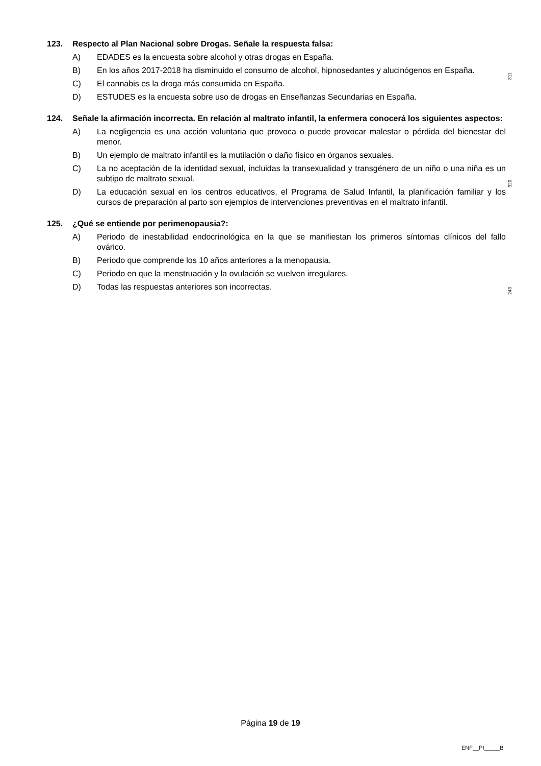123. Respecto al Plan Nacional sobre Drogas. Señale la respuesta falsa:
A) EDADES es la encuesta sobre alcohol y otras drogas en España.
B) En los años 2017-2018 ha disminuido el consumo de alcohol, hipnosedantes y alucinógenos en España.
C) El cannabis es la droga más consumida en España.
D) ESTUDES es la encuesta sobre uso de drogas en Enseñanzas Secundarias en España.
124. Señale la afirmación incorrecta. En relación al maltrato infantil, la enfermera conocerá los siguientes aspectos:
A) La negligencia es una acción voluntaria que provoca o puede provocar malestar o pérdida del bienestar del menor.
B) Un ejemplo de maltrato infantil es la mutilación o daño físico en órganos sexuales.
C) La no aceptación de la identidad sexual, incluidas la transexualidad y transgénero de un niño o una niña es un subtipo de maltrato sexual.
D) La educación sexual en los centros educativos, el Programa de Salud Infantil, la planificación familiar y los cursos de preparación al parto son ejemplos de intervenciones preventivas en el maltrato infantil.
125. ¿Qué se entiende por perimenopausia?:
A) Periodo de inestabilidad endocrinológica en la que se manifiestan los primeros síntomas clínicos del fallo ovárico.
B) Periodo que comprende los 10 años anteriores a la menopausia.
C) Periodo en que la menstruación y la ovulación se vuelven irregulares.
D) Todas las respuestas anteriores son incorrectas.
311
320
243
Página 19 de 19
ENF__PI_____B